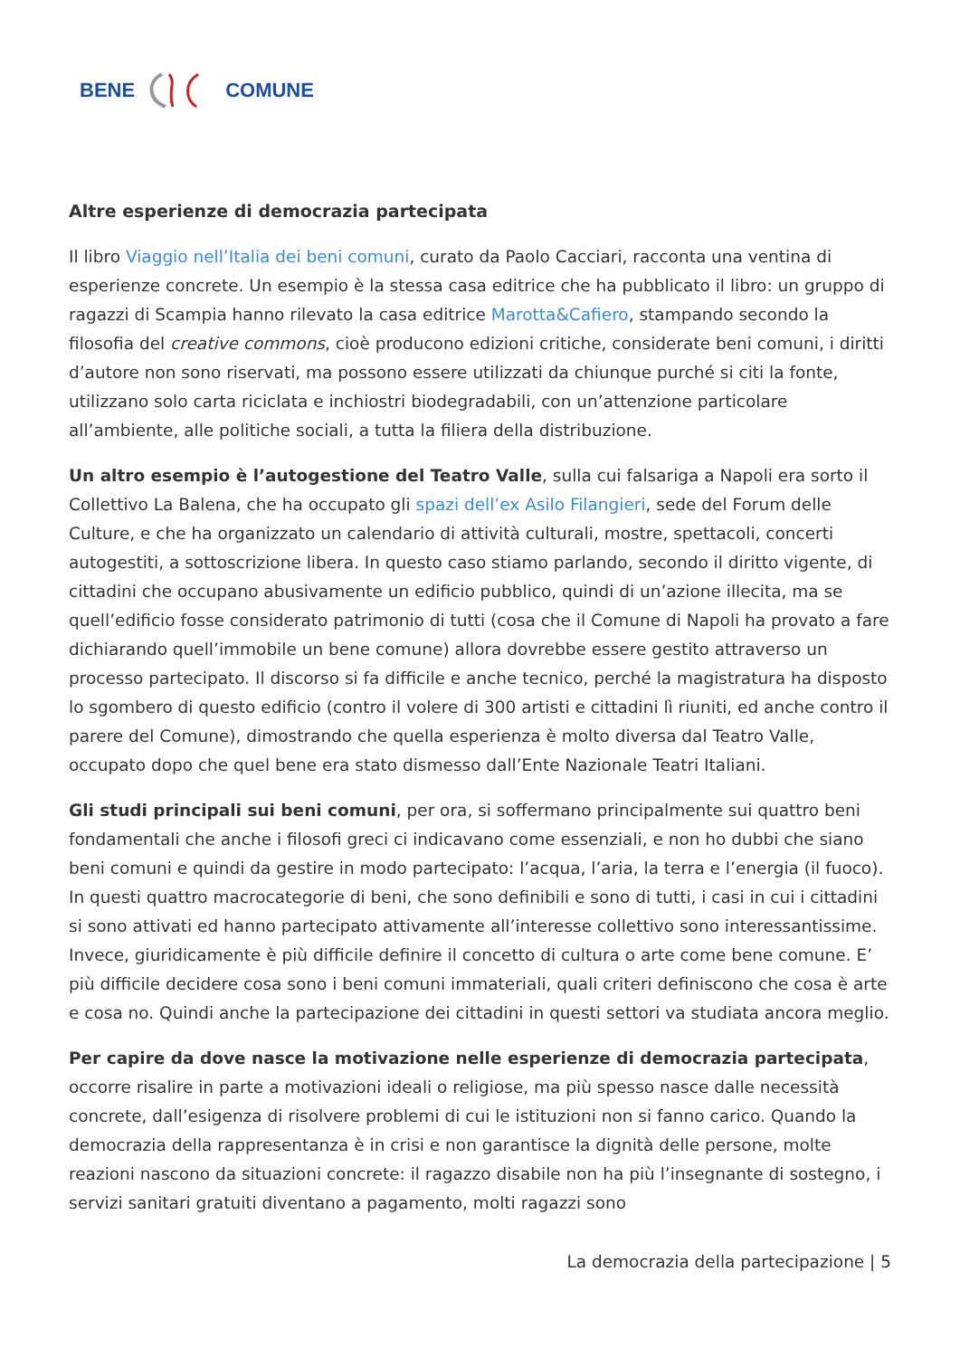BENE COMUNE
Altre esperienze di democrazia partecipata
Il libro Viaggio nell’Italia dei beni comuni, curato da Paolo Cacciari, racconta una ventina di esperienze concrete. Un esempio è la stessa casa editrice che ha pubblicato il libro: un gruppo di ragazzi di Scampia hanno rilevato la casa editrice Marotta&Cafiero, stampando secondo la filosofia del creative commons, cioè producono edizioni critiche, considerate beni comuni, i diritti d’autore non sono riservati, ma possono essere utilizzati da chiunque purché si citi la fonte, utilizzano solo carta riciclata e inchiostri biodegradabili, con un’attenzione particolare all’ambiente, alle politiche sociali, a tutta la filiera della distribuzione.
Un altro esempio è l’autogestione del Teatro Valle, sulla cui falsariga a Napoli era sorto il Collettivo La Balena, che ha occupato gli spazi dell’ex Asilo Filangieri, sede del Forum delle Culture, e che ha organizzato un calendario di attività culturali, mostre, spettacoli, concerti autogestiti, a sottoscrizione libera. In questo caso stiamo parlando, secondo il diritto vigente, di cittadini che occupano abusivamente un edificio pubblico, quindi di un’azione illecita, ma se quell’edificio fosse considerato patrimonio di tutti (cosa che il Comune di Napoli ha provato a fare dichiarando quell’immobile un bene comune) allora dovrebbe essere gestito attraverso un processo partecipato. Il discorso si fa difficile e anche tecnico, perché la magistratura ha disposto lo sgombero di questo edificio (contro il volere di 300 artisti e cittadini lì riuniti, ed anche contro il parere del Comune), dimostrando che quella esperienza è molto diversa dal Teatro Valle, occupato dopo che quel bene era stato dismesso dall’Ente Nazionale Teatri Italiani.
Gli studi principali sui beni comuni, per ora, si soffermano principalmente sui quattro beni fondamentali che anche i filosofi greci ci indicavano come essenziali, e non ho dubbi che siano beni comuni e quindi da gestire in modo partecipato: l’acqua, l’aria, la terra e l’energia (il fuoco). In questi quattro macrocategorie di beni, che sono definibili e sono di tutti, i casi in cui i cittadini si sono attivati ed hanno partecipato attivamente all’interesse collettivo sono interessantissime. Invece, giuridicamente è più difficile definire il concetto di cultura o arte come bene comune. E’ più difficile decidere cosa sono i beni comuni immateriali, quali criteri definiscono che cosa è arte e cosa no. Quindi anche la partecipazione dei cittadini in questi settori va studiata ancora meglio.
Per capire da dove nasce la motivazione nelle esperienze di democrazia partecipata, occorre risalire in parte a motivazioni ideali o religiose, ma più spesso nasce dalle necessità concrete, dall’esigenza di risolvere problemi di cui le istituzioni non si fanno carico. Quando la democrazia della rappresentanza è in crisi e non garantisce la dignità delle persone, molte reazioni nascono da situazioni concrete: il ragazzo disabile non ha più l’insegnante di sostegno, i servizi sanitari gratuiti diventano a pagamento, molti ragazzi sono
La democrazia della partecipazione | 5